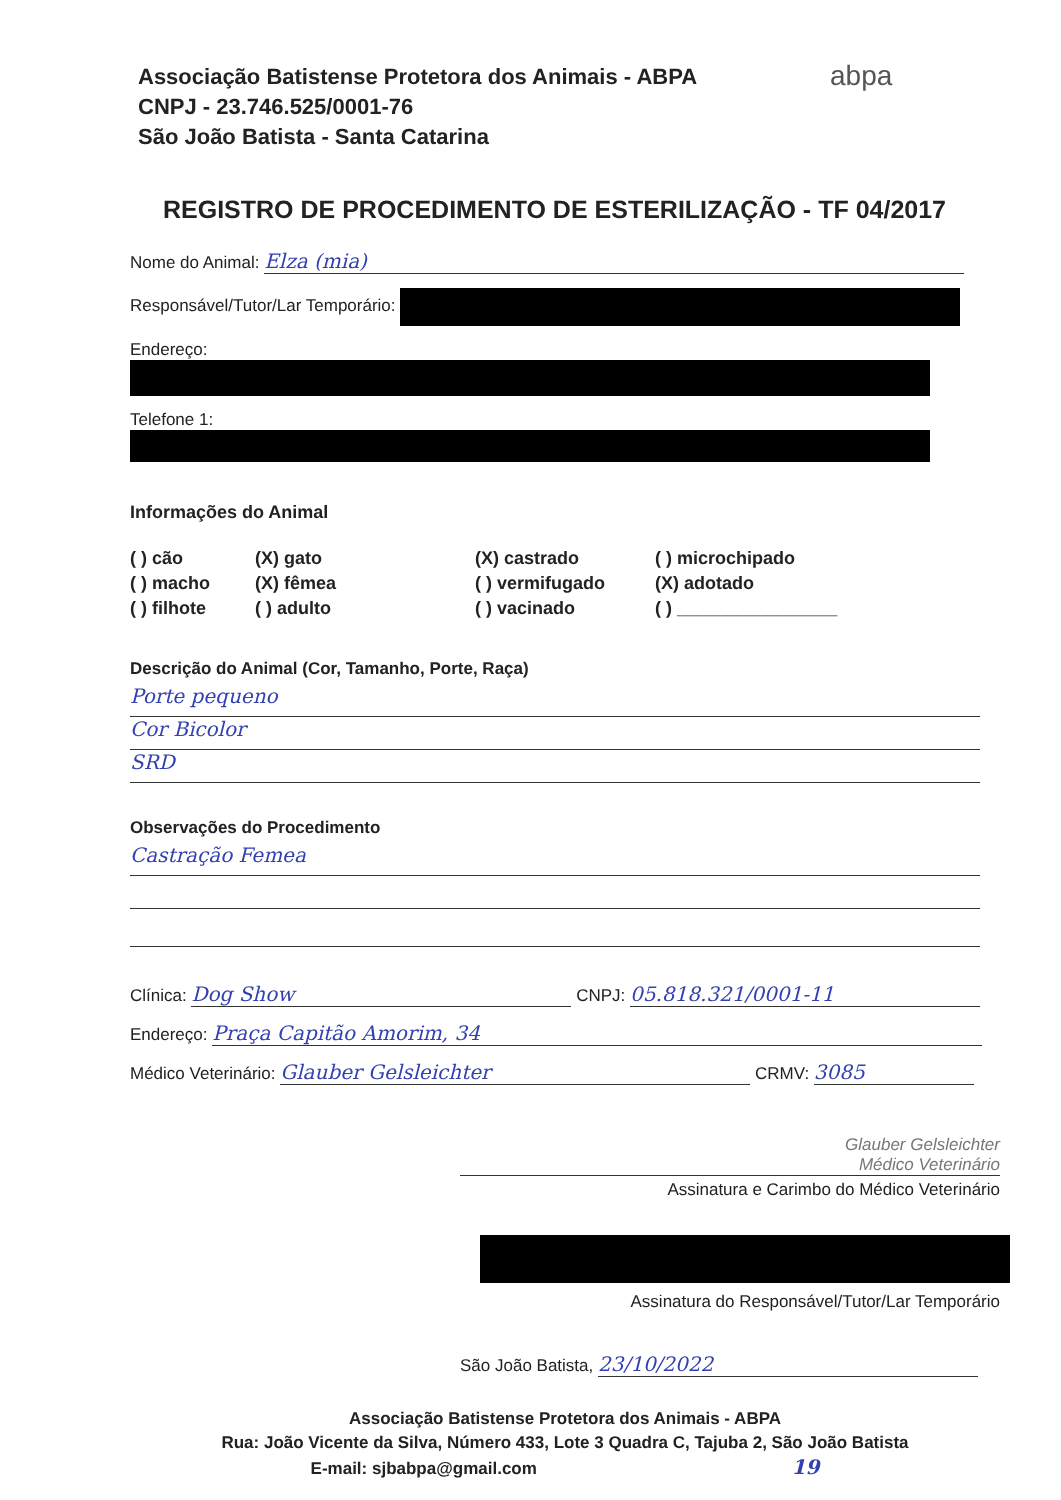Associação Batistense Protetora dos Animais - ABPA
CNPJ - 23.746.525/0001-76
São João Batista - Santa Catarina
abpa
REGISTRO DE PROCEDIMENTO DE ESTERILIZAÇÃO - TF 04/2017
Nome do Animal: Elza (mia)
Responsável/Tutor/Lar Temporário:
Endereço:
Telefone 1:
Informações do Animal
( ) cão (X) gato (X) castrado ( ) microchipado ( ) macho (X) fêmea ( ) vermifugado (X) adotado ( ) filhote ( ) adulto ( ) vacinado ( ) ________________
Descrição do Animal (Cor, Tamanho, Porte, Raça)
Porte pequeno Cor Bicolor SRD
Observações do Procedimento
Castração Femea
Clínica: Dog Show CNPJ: 05.818.321/0001-11
Endereço: Praça Capitão Amorim, 34
Médico Veterinário: Glauber Gelsleichter CRMV: 3085
Glauber Gelsleichter
Médico Veterinário
Assinatura e Carimbo do Médico Veterinário
Assinatura do Responsável/Tutor/Lar Temporário
São João Batista, 23/10/2022
Associação Batistense Protetora dos Animais - ABPA
Rua: João Vicente da Silva, Número 433, Lote 3 Quadra C, Tajuba 2, São João Batista
E-mail: sjbabpa@gmail.com 19